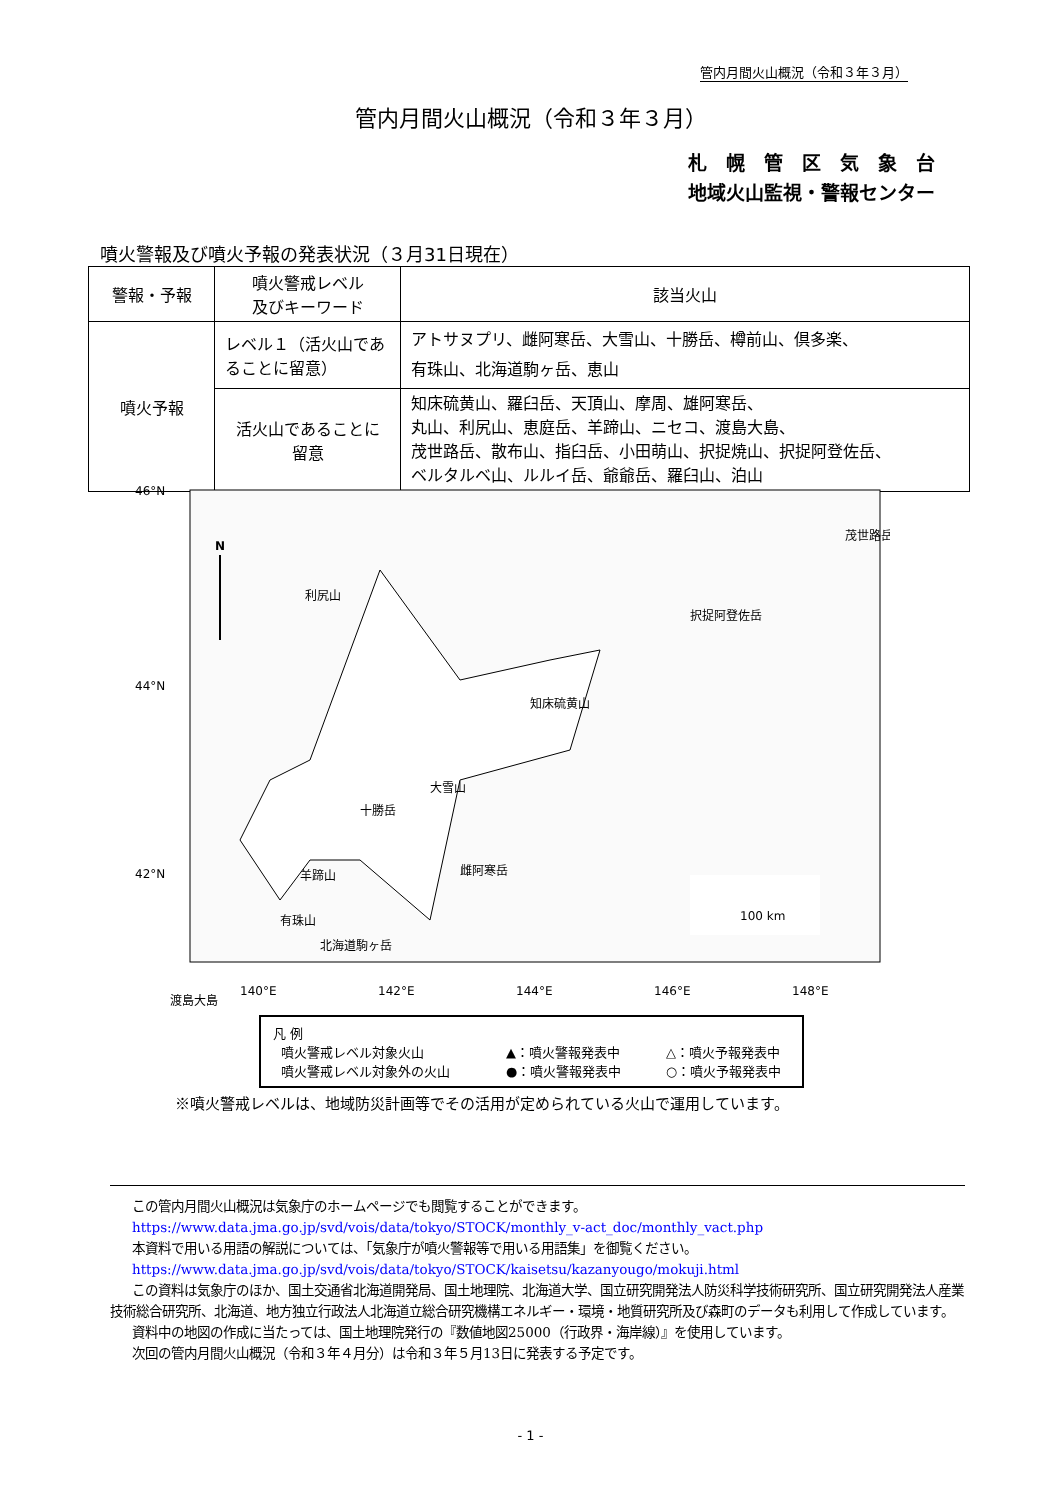管内月間火山概況（令和３年３月）
管内月間火山概況（令和３年３月）
札　幌　管　区　気　象　台
地域火山監視・警報センター
噴火警報及び噴火予報の発表状況（３月31日現在）
| 警報・予報 | 噴火警戒レベル 及びキーワード | 該当火山 |
| --- | --- | --- |
| 噴火予報 | レベル１（活火山であることに留意） | アトサヌプリ、雌阿寒岳、大雪山、十勝岳、樽前山、倶多楽、 有珠山、北海道駒ヶ岳、恵山 |
| | 活火山であることに 留意 | 知床硫黄山、羅臼岳、天頂山、摩周、雄阿寒岳、 丸山、利尻山、恵庭岳、羊蹄山、ニセコ、渡島大島、 茂世路岳、散布山、指臼岳、小田萌山、択捉焼山、択捉阿登佐岳、 ベルタルベ山、ルルイ岳、爺爺岳、羅臼山、泊山 |
46°N
44°N
42°N
140°E
142°E
144°E
146°E
148°E
N
利尻山
知床硫黄山
大雪山
十勝岳
雌阿寒岳
羊蹄山
有珠山
北海道駒ヶ岳
渡島大島
茂世路岳
択捉阿登佐岳
100 km
凡 例
噴火警戒レベル対象火山
噴火警戒レベル対象外の火山
▲：噴火警報発表中
●：噴火警報発表中
△：噴火予報発表中
○：噴火予報発表中
※噴火警戒レベルは、地域防災計画等でその活用が定められている火山で運用しています。
この管内月間火山概況は気象庁のホームページでも閲覧することができます。
https://www.data.jma.go.jp/svd/vois/data/tokyo/STOCK/monthly_v-act_doc/monthly_vact.php
本資料で用いる用語の解説については、「気象庁が噴火警報等で用いる用語集」を御覧ください。
https://www.data.jma.go.jp/svd/vois/data/tokyo/STOCK/kaisetsu/kazanyougo/mokuji.html
この資料は気象庁のほか、国土交通省北海道開発局、国土地理院、北海道大学、国立研究開発法人防災科学技術研究所、国立研究開発法人産業技術総合研究所、北海道、地方独立行政法人北海道立総合研究機構エネルギー・環境・地質研究所及び森町のデータも利用して作成しています。
資料中の地図の作成に当たっては、国土地理院発行の『数値地図25000（行政界・海岸線）』を使用しています。
次回の管内月間火山概況（令和３年４月分）は令和３年５月13日に発表する予定です。
- 1 -